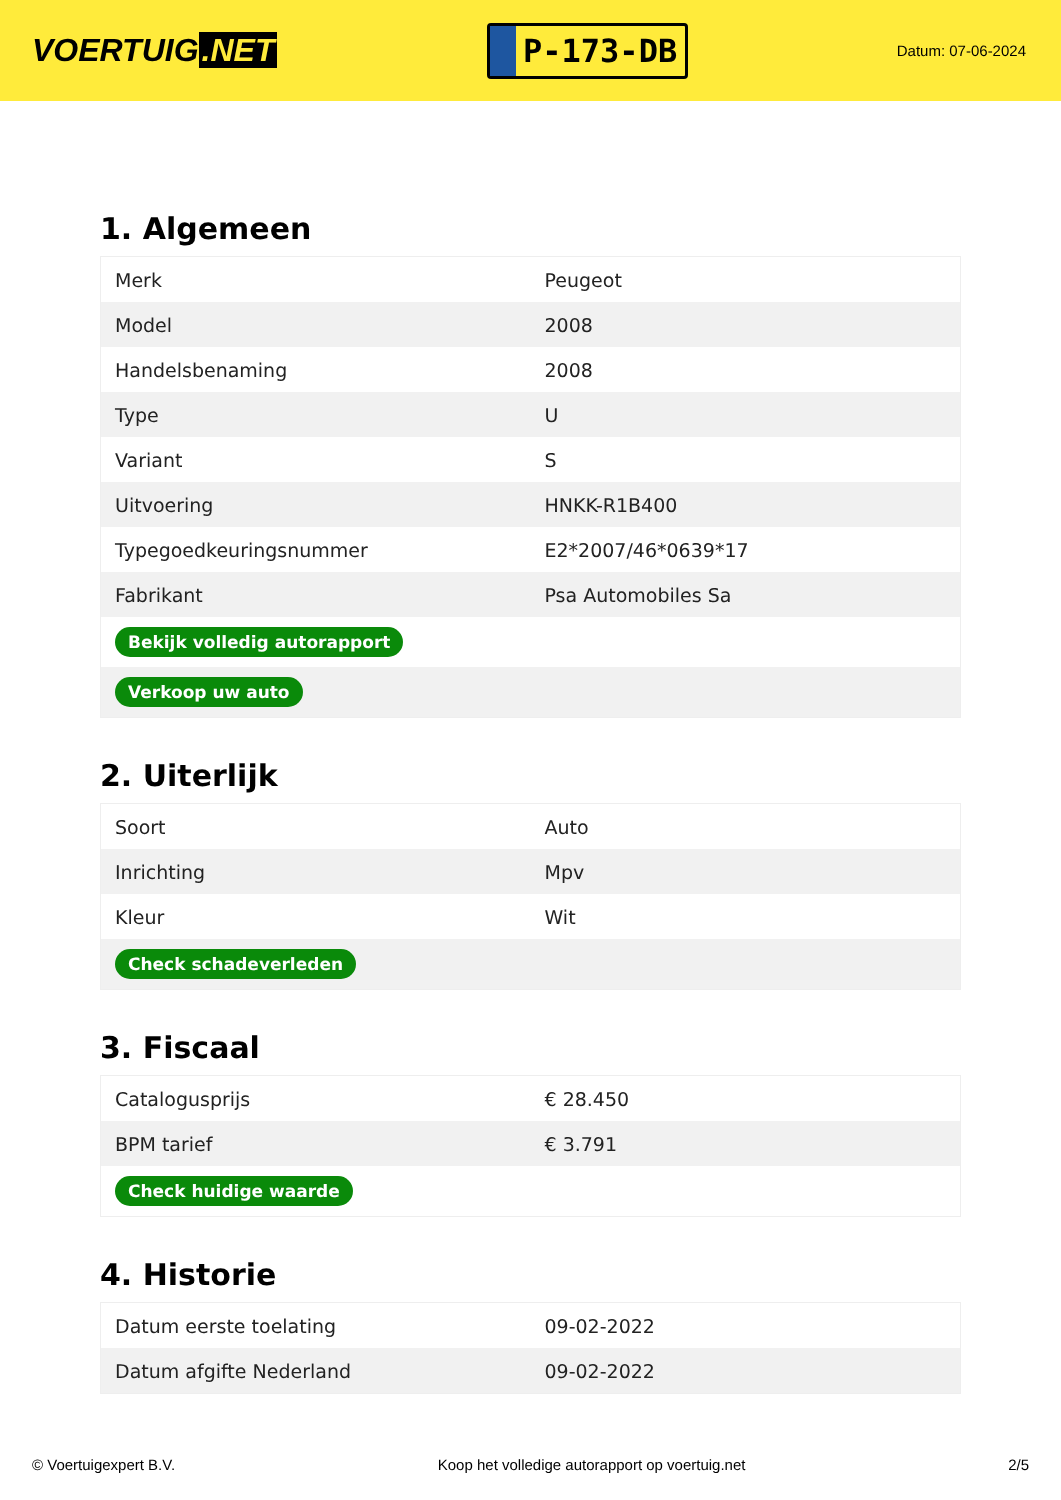VOERTUIG.NET
P-173-DB
Datum: 07-06-2024
1. Algemeen
| Merk | Peugeot |
| Model | 2008 |
| Handelsbenaming | 2008 |
| Type | U |
| Variant | S |
| Uitvoering | HNKK-R1B400 |
| Typegoedkeuringsnummer | E2*2007/46*0639*17 |
| Fabrikant | Psa Automobiles Sa |
| Bekijk volledig autorapport | |
| Verkoop uw auto | |
2. Uiterlijk
| Soort | Auto |
| Inrichting | Mpv |
| Kleur | Wit |
| Check schadeverleden | |
3. Fiscaal
| Catalogusprijs | € 28.450 |
| BPM tarief | € 3.791 |
| Check huidige waarde | |
4. Historie
| Datum eerste toelating | 09-02-2022 |
| Datum afgifte Nederland | 09-02-2022 |
© Voertuigexpert B.V. Koop het volledige autorapport op voertuig.net 2/5